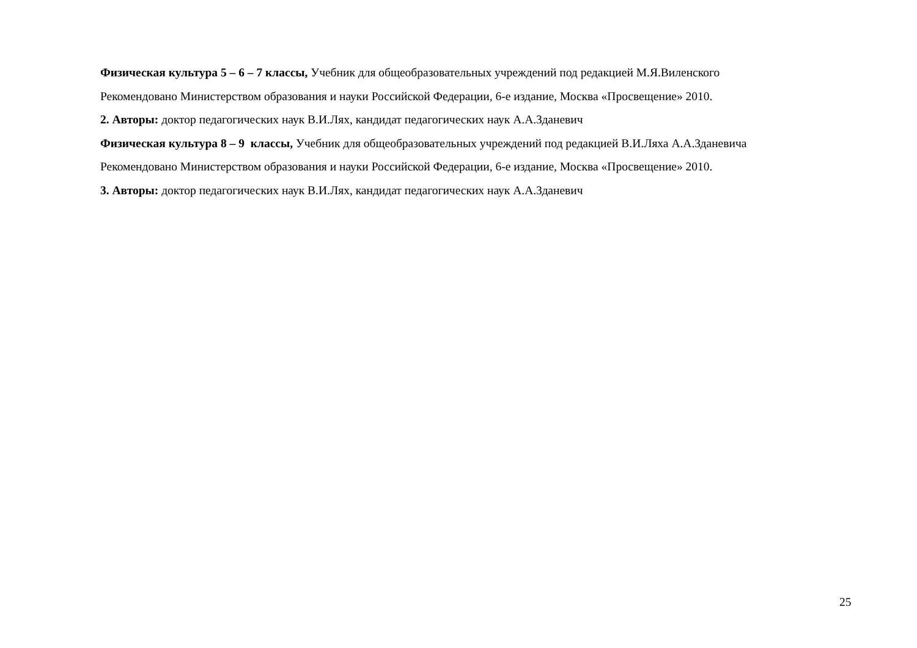Физическая культура 5 – 6 – 7 классы, Учебник для общеобразовательных учреждений под редакцией М.Я.Виленского
Рекомендовано Министерством образования и науки Российской Федерации, 6-е издание, Москва «Просвещение» 2010.
2. Авторы: доктор педагогических наук В.И.Лях, кандидат педагогических наук А.А.Зданевич
Физическая культура 8 – 9 классы, Учебник для общеобразовательных учреждений под редакцией В.И.Ляха А.А.Зданевича
Рекомендовано Министерством образования и науки Российской Федерации, 6-е издание, Москва «Просвещение» 2010.
3. Авторы: доктор педагогических наук В.И.Лях, кандидат педагогических наук А.А.Зданевич
25